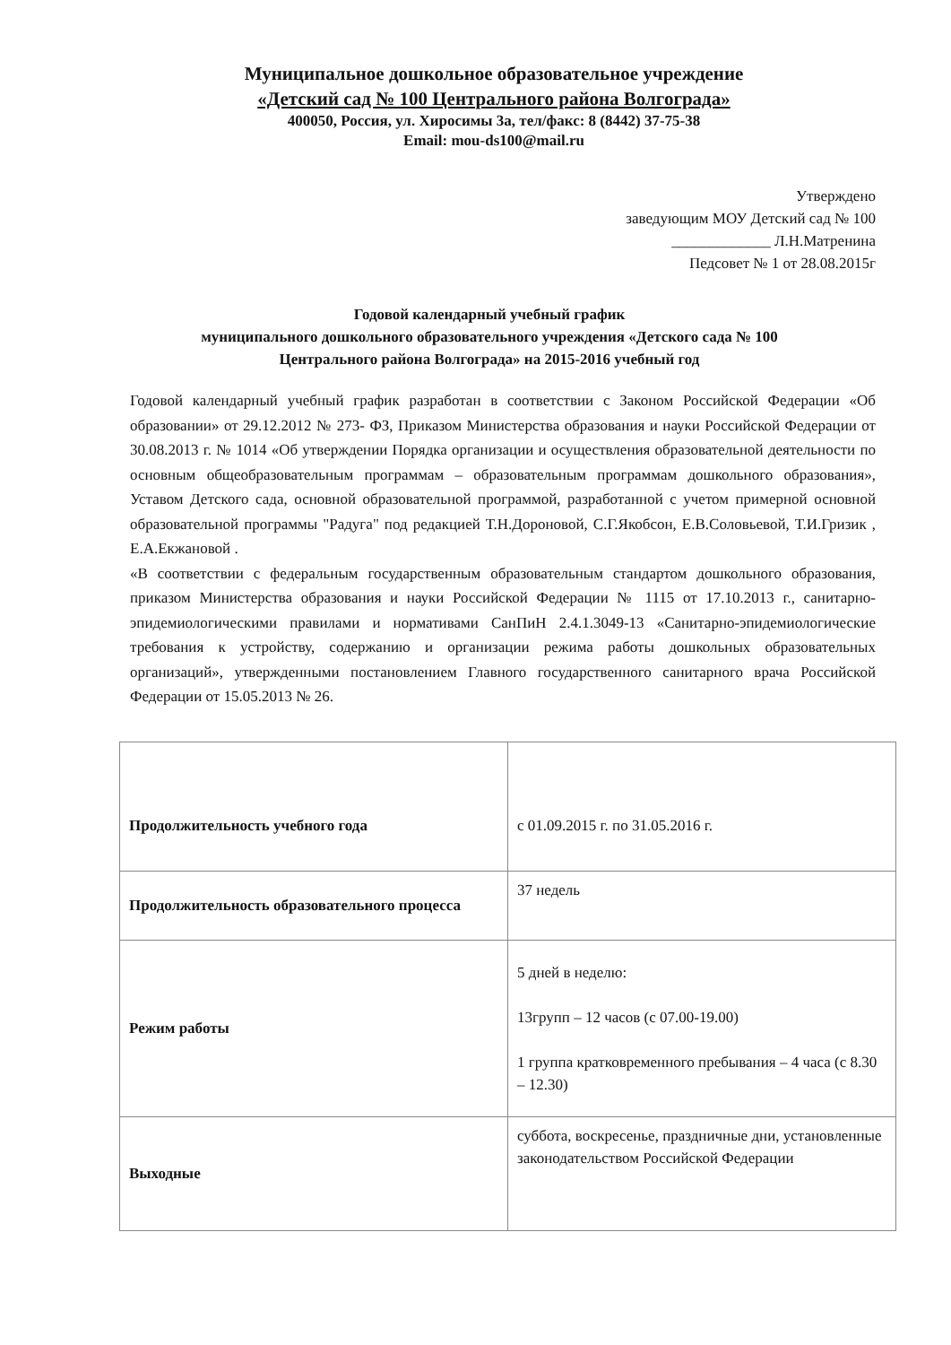Муниципальное дошкольное образовательное учреждение
«Детский сад № 100 Центрального района Волгограда»
400050, Россия, ул. Хиросимы 3а, тел/факс: 8 (8442) 37-75-38
Email: mou-ds100@mail.ru
Утверждено
заведующим МОУ Детский сад № 100
_____________ Л.Н.Матренина
Педсовет № 1 от 28.08.2015г
Годовой календарный учебный график
муниципального дошкольного образовательного учреждения «Детского сада № 100
Центрального района Волгограда» на 2015-2016 учебный год
Годовой календарный учебный график разработан в соответствии с Законом Российской Федерации «Об образовании» от 29.12.2012 № 273- ФЗ, Приказом Министерства образования и науки Российской Федерации от 30.08.2013 г. № 1014 «Об утверждении Порядка организации и осуществления образовательной деятельности по основным общеобразовательным программам – образовательным программам дошкольного образования», Уставом Детского сада, основной образовательной программой, разработанной с учетом примерной основной образовательной программы "Радуга" под редакцией Т.Н.Дороновой, С.Г.Якобсон, Е.В.Соловьевой, Т.И.Гризик , Е.А.Екжановой .
«В соответствии с федеральным государственным образовательным стандартом дошкольного образования, приказом Министерства образования и науки Российской Федерации № 1115 от 17.10.2013 г., санитарно-эпидемиологическими правилами и нормативами СанПиН 2.4.1.3049-13 «Санитарно-эпидемиологические требования к устройству, содержанию и организации режима работы дошкольных образовательных организаций», утвержденными постановлением Главного государственного санитарного врача Российской Федерации от 15.05.2013 № 26.
| Продолжительность учебного года | с 01.09.2015 г. по 31.05.2016 г. |
| Продолжительность образовательного процесса | 37 недель |
| Режим работы | 5 дней в неделю: 13групп – 12 часов (с 07.00-19.00) 1 группа кратковременного пребывания – 4 часа (с 8.30 – 12.30) |
| Выходные | суббота, воскресенье, праздничные дни, установленные законодательством Российской Федерации |